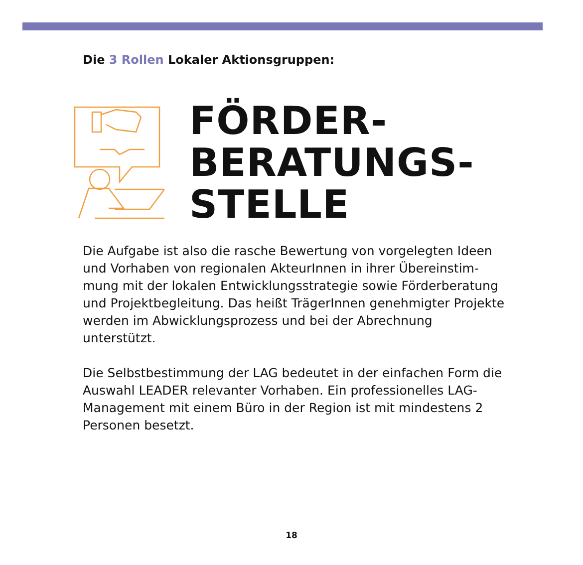Die 3 Rollen Lokaler Aktionsgruppen:
FÖRDER-
BERATUNGS-
STELLE
Die Aufgabe ist also die rasche Bewertung von vorgelegten Ideen und Vorhaben von regionalen AkteurInnen in ihrer Übereinstim­mung mit der lokalen Entwicklungsstrategie sowie Förderbera­tung und Projektbegleitung. Das heißt TrägerInnen genehmigter Projekte werden im Abwicklungsprozess und bei der Abrechnung unterstützt.
Die Selbstbestimmung der LAG bedeutet in der einfachen Form die Auswahl LEADER relevanter Vorhaben. Ein professionelles LAG-Management mit einem Büro in der Region ist mit mindes­tens 2 Personen besetzt.
18